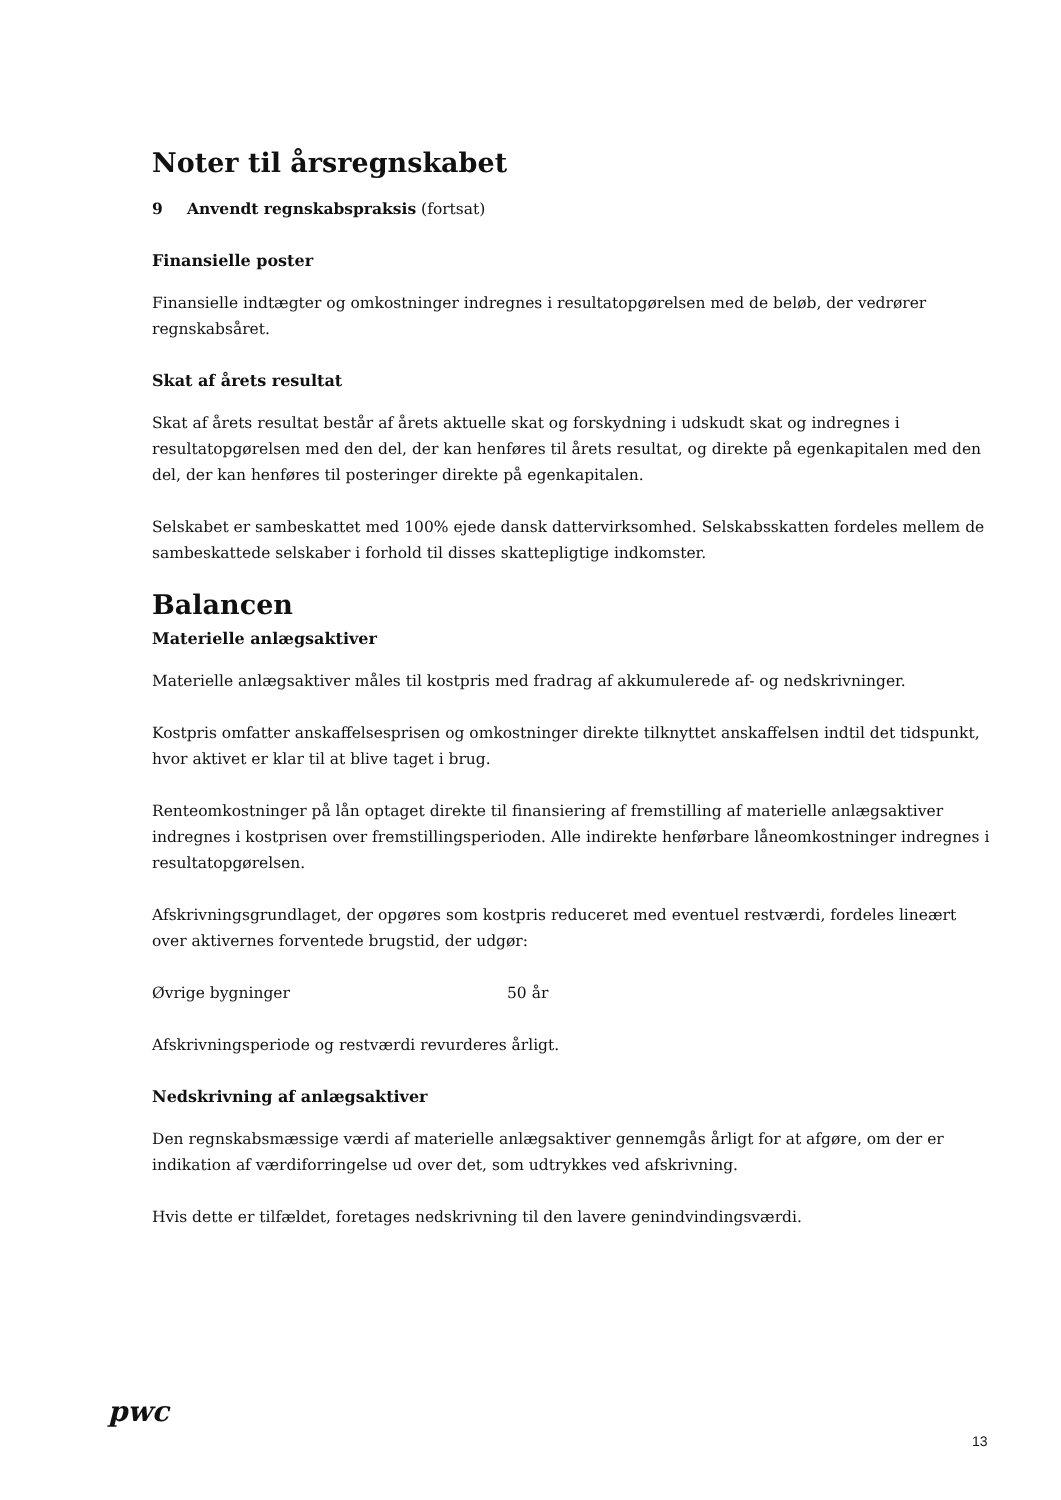Noter til årsregnskabet
9 Anvendt regnskabspraksis (fortsat)
Finansielle poster
Finansielle indtægter og omkostninger indregnes i resultatopgørelsen med de beløb, der vedrører regnskabsåret.
Skat af årets resultat
Skat af årets resultat består af årets aktuelle skat og forskydning i udskudt skat og indregnes i resultatopgørelsen med den del, der kan henføres til årets resultat, og direkte på egenkapitalen med den del, der kan henføres til posteringer direkte på egenkapitalen.
Selskabet er sambeskattet med 100% ejede dansk dattervirksomhed. Selskabsskatten fordeles mellem de sambeskattede selskaber i forhold til disses skattepligtige indkomster.
Balancen
Materielle anlægsaktiver
Materielle anlægsaktiver måles til kostpris med fradrag af akkumulerede af- og nedskrivninger.
Kostpris omfatter anskaffelsesprisen og omkostninger direkte tilknyttet anskaffelsen indtil det tidspunkt, hvor aktivet er klar til at blive taget i brug.
Renteomkostninger på lån optaget direkte til finansiering af fremstilling af materielle anlægsaktiver indregnes i kostprisen over fremstillingsperioden. Alle indirekte henførbare låneomkostninger indregnes i resultatopgørelsen.
Afskrivningsgrundlaget, der opgøres som kostpris reduceret med eventuel restværdi, fordeles lineært over aktivernes forventede brugstid, der udgør:
| Øvrige bygninger | 50 år |
Afskrivningsperiode og restværdi revurderes årligt.
Nedskrivning af anlægsaktiver
Den regnskabsmæssige værdi af materielle anlægsaktiver gennemgås årligt for at afgøre, om der er indikation af værdiforringelse ud over det, som udtrykkes ved afskrivning.
Hvis dette er tilfældet, foretages nedskrivning til den lavere genindvindingsværdi.
pwc
13